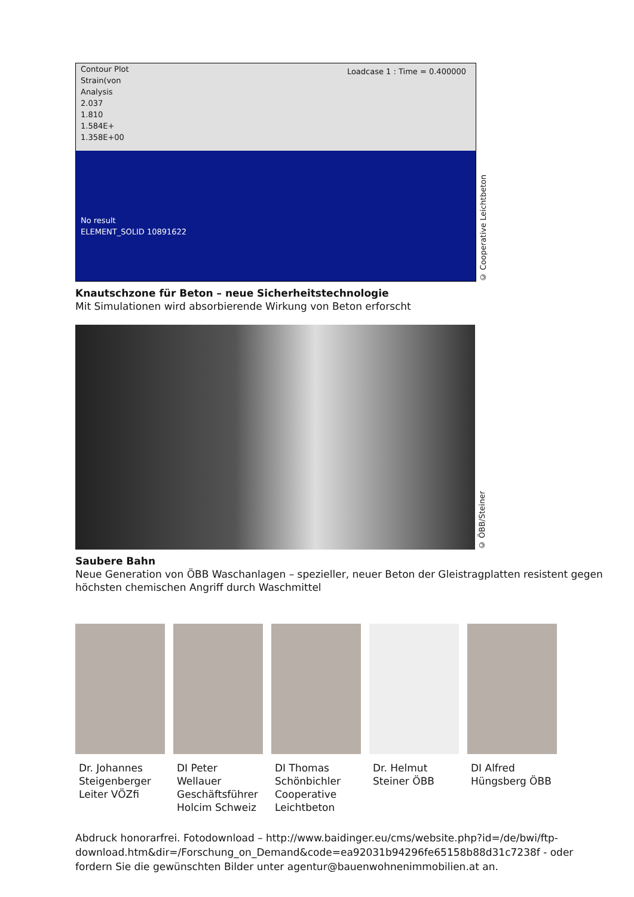Contour Plot
Strain(von
Analysis
2.037
1.810
1.584E+
1.358E+00
No result
ELEMENT_SOLID 10891622
Loadcase 1 : Time = 0.400000
© Cooperative Leichtbeton
Knautschzone für Beton – neue Sicherheitstechnologie
Mit Simulationen wird absorbierende Wirkung von Beton erforscht
© ÖBB/Steiner
Saubere Bahn
Neue Generation von ÖBB Waschanlagen – spezieller, neuer Beton der Gleistragplatten resistent gegen höchsten chemischen Angriff durch Waschmittel
Dr. Johannes Steigenberger Leiter VÖZfi
DI Peter Wellauer Geschäftsführer Holcim Schweiz
DI Thomas Schönbichler Cooperative Leichtbeton
Dr. Helmut Steiner ÖBB
DI Alfred Hüngsberg ÖBB
Abdruck honorarfrei. Fotodownload – http://www.baidinger.eu/cms/website.php?id=/de/bwi/ftp-download.htm&dir=/Forschung_on_Demand&code=ea92031b94296fe65158b88d31c7238f - oder fordern Sie die gewünschten Bilder unter agentur@bauenwohnenimmobilien.at an.